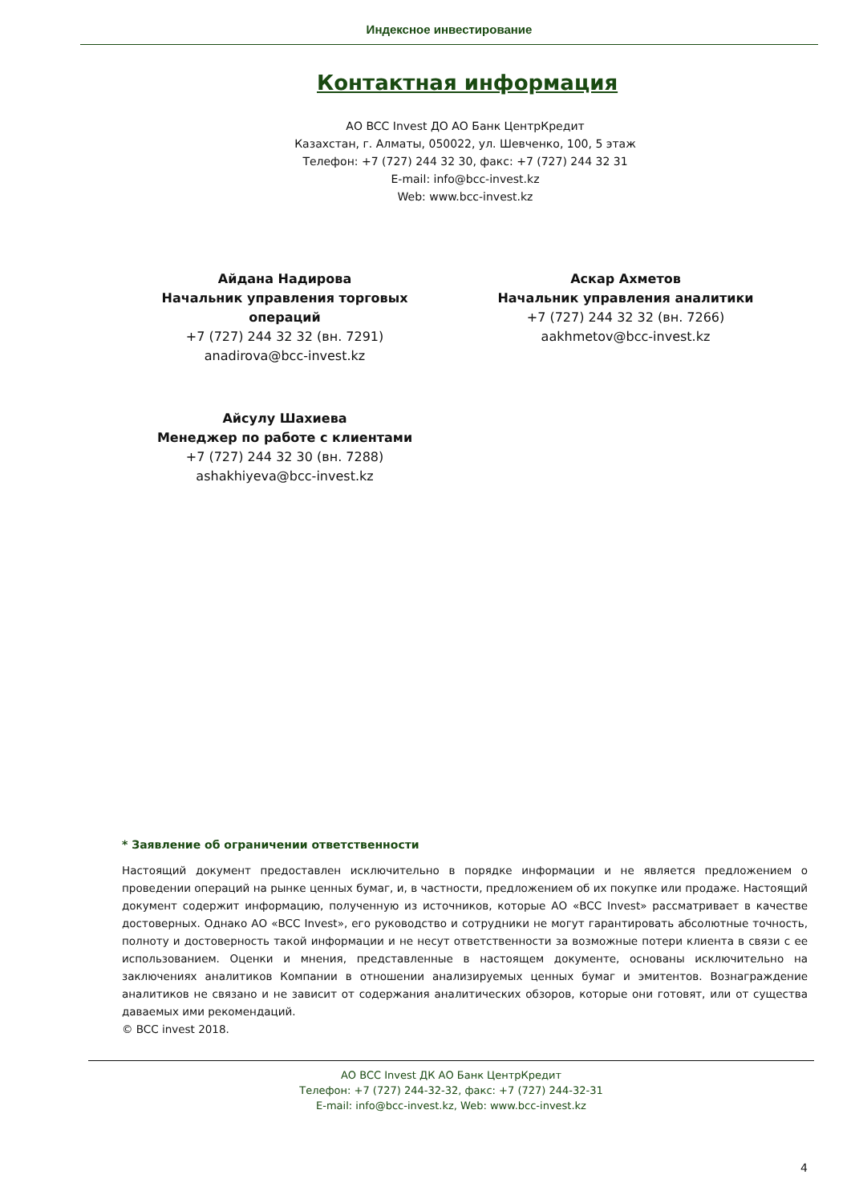Индексное инвестирование
Контактная информация
АО BCC Invest ДО АО Банк ЦентрКредит
Казахстан, г. Алматы, 050022, ул. Шевченко, 100, 5 этаж
Телефон: +7 (727) 244 32 30, факс: +7 (727) 244 32 31
E-mail: info@bcc-invest.kz
Web: www.bcc-invest.kz
Айдана Надирова
Начальник управления торговых операций
+7 (727) 244 32 32 (вн. 7291)
anadirova@bcc-invest.kz
Аскар Ахметов
Начальник управления аналитики
+7 (727) 244 32 32 (вн. 7266)
aakhmetov@bcc-invest.kz
Айсулу Шахиева
Менеджер по работе с клиентами
+7 (727) 244 32 30 (вн. 7288)
ashakhiyeva@bcc-invest.kz
* Заявление об ограничении ответственности
Настоящий документ предоставлен исключительно в порядке информации и не является предложением о проведении операций на рынке ценных бумаг, и, в частности, предложением об их покупке или продаже. Настоящий документ содержит информацию, полученную из источников, которые АО «BCC Invest» рассматривает в качестве достоверных. Однако АО «BCC Invest», его руководство и сотрудники не могут гарантировать абсолютные точность, полноту и достоверность такой информации и не несут ответственности за возможные потери клиента в связи с ее использованием. Оценки и мнения, представленные в настоящем документе, основаны исключительно на заключениях аналитиков Компании в отношении анализируемых ценных бумаг и эмитентов. Вознаграждение аналитиков не связано и не зависит от содержания аналитических обзоров, которые они готовят, или от существа даваемых ими рекомендаций.
© BCC invest 2018.
АО BCC Invest ДК АО Банк ЦентрКредит
Телефон: +7 (727) 244-32-32, факс: +7 (727) 244-32-31
E-mail: info@bcc-invest.kz, Web: www.bcc-invest.kz
4